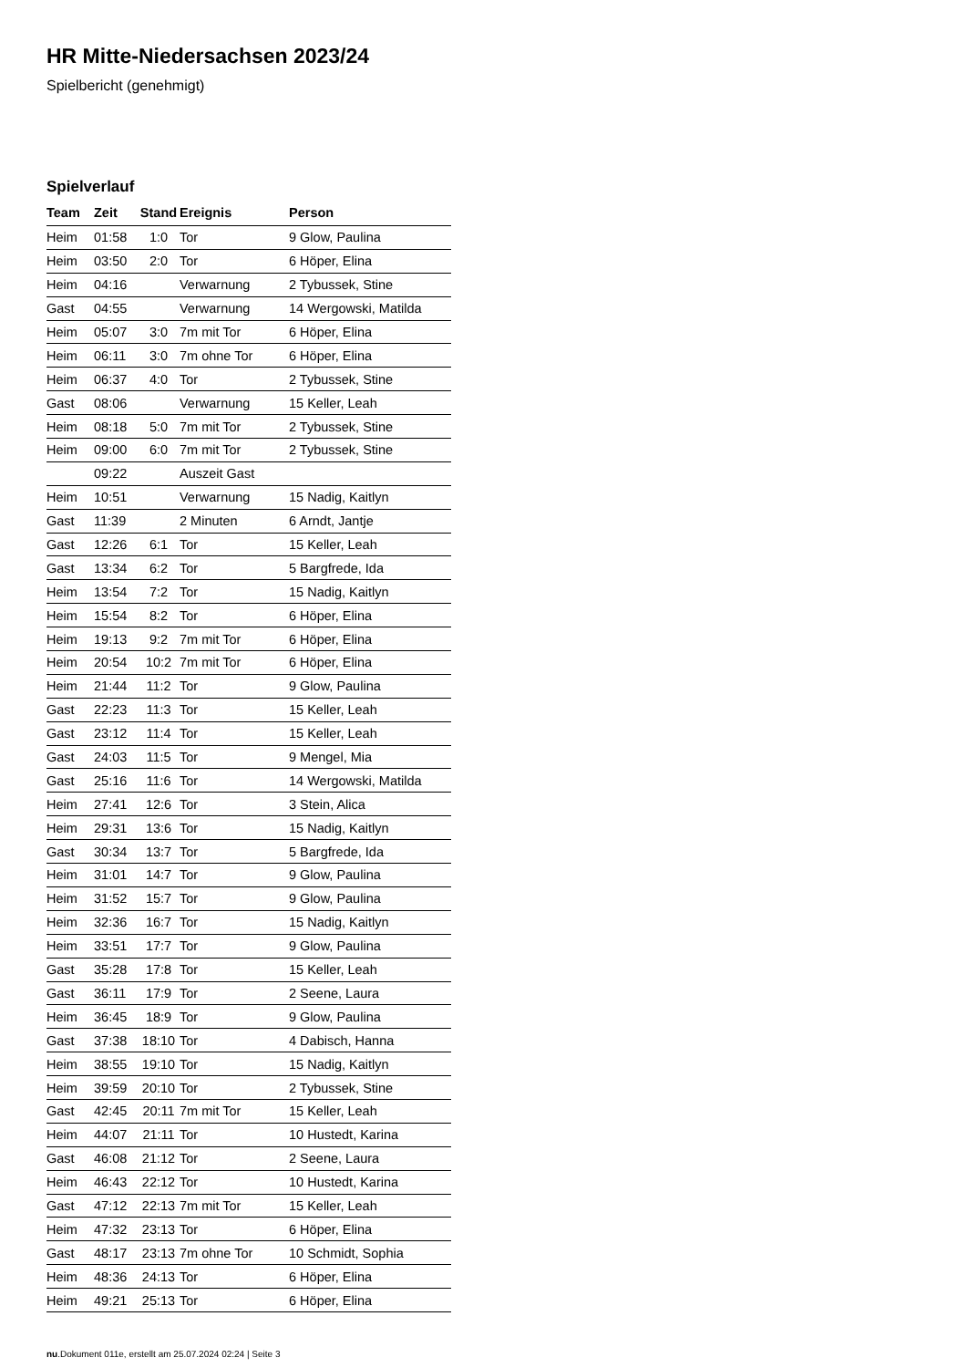HR Mitte-Niedersachsen 2023/24
Spielbericht (genehmigt)
Spielverlauf
| Team | Zeit | Stand | Ereignis | Person |
| --- | --- | --- | --- | --- |
| Heim | 01:58 | 1:0 | Tor | 9 Glow, Paulina |
| Heim | 03:50 | 2:0 | Tor | 6 Höper, Elina |
| Heim | 04:16 | | Verwarnung | 2 Tybussek, Stine |
| Gast | 04:55 | | Verwarnung | 14 Wergowski, Matilda |
| Heim | 05:07 | 3:0 | 7m mit Tor | 6 Höper, Elina |
| Heim | 06:11 | 3:0 | 7m ohne Tor | 6 Höper, Elina |
| Heim | 06:37 | 4:0 | Tor | 2 Tybussek, Stine |
| Gast | 08:06 | | Verwarnung | 15 Keller, Leah |
| Heim | 08:18 | 5:0 | 7m mit Tor | 2 Tybussek, Stine |
| Heim | 09:00 | 6:0 | 7m mit Tor | 2 Tybussek, Stine |
| | 09:22 | | Auszeit Gast | |
| Heim | 10:51 | | Verwarnung | 15 Nadig, Kaitlyn |
| Gast | 11:39 | | 2 Minuten | 6 Arndt, Jantje |
| Gast | 12:26 | 6:1 | Tor | 15 Keller, Leah |
| Gast | 13:34 | 6:2 | Tor | 5 Bargfrede, Ida |
| Heim | 13:54 | 7:2 | Tor | 15 Nadig, Kaitlyn |
| Heim | 15:54 | 8:2 | Tor | 6 Höper, Elina |
| Heim | 19:13 | 9:2 | 7m mit Tor | 6 Höper, Elina |
| Heim | 20:54 | 10:2 | 7m mit Tor | 6 Höper, Elina |
| Heim | 21:44 | 11:2 | Tor | 9 Glow, Paulina |
| Gast | 22:23 | 11:3 | Tor | 15 Keller, Leah |
| Gast | 23:12 | 11:4 | Tor | 15 Keller, Leah |
| Gast | 24:03 | 11:5 | Tor | 9 Mengel, Mia |
| Gast | 25:16 | 11:6 | Tor | 14 Wergowski, Matilda |
| Heim | 27:41 | 12:6 | Tor | 3 Stein, Alica |
| Heim | 29:31 | 13:6 | Tor | 15 Nadig, Kaitlyn |
| Gast | 30:34 | 13:7 | Tor | 5 Bargfrede, Ida |
| Heim | 31:01 | 14:7 | Tor | 9 Glow, Paulina |
| Heim | 31:52 | 15:7 | Tor | 9 Glow, Paulina |
| Heim | 32:36 | 16:7 | Tor | 15 Nadig, Kaitlyn |
| Heim | 33:51 | 17:7 | Tor | 9 Glow, Paulina |
| Gast | 35:28 | 17:8 | Tor | 15 Keller, Leah |
| Gast | 36:11 | 17:9 | Tor | 2 Seene, Laura |
| Heim | 36:45 | 18:9 | Tor | 9 Glow, Paulina |
| Gast | 37:38 | 18:10 | Tor | 4 Dabisch, Hanna |
| Heim | 38:55 | 19:10 | Tor | 15 Nadig, Kaitlyn |
| Heim | 39:59 | 20:10 | Tor | 2 Tybussek, Stine |
| Gast | 42:45 | 20:11 | 7m mit Tor | 15 Keller, Leah |
| Heim | 44:07 | 21:11 | Tor | 10 Hustedt, Karina |
| Gast | 46:08 | 21:12 | Tor | 2 Seene, Laura |
| Heim | 46:43 | 22:12 | Tor | 10 Hustedt, Karina |
| Gast | 47:12 | 22:13 | 7m mit Tor | 15 Keller, Leah |
| Heim | 47:32 | 23:13 | Tor | 6 Höper, Elina |
| Gast | 48:17 | 23:13 | 7m ohne Tor | 10 Schmidt, Sophia |
| Heim | 48:36 | 24:13 | Tor | 6 Höper, Elina |
| Heim | 49:21 | 25:13 | Tor | 6 Höper, Elina |
nu.Dokument 011e, erstellt am 25.07.2024 02:24 | Seite 3